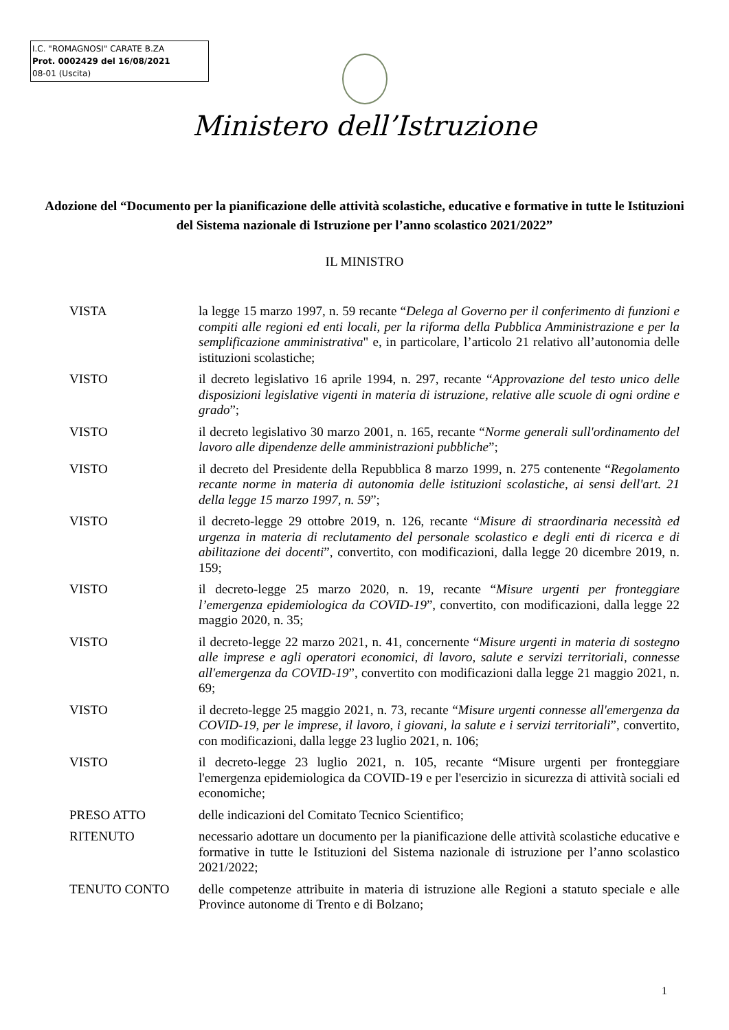I.C. "ROMAGNOSI" CARATE B.ZA
Prot. 0002429 del 16/08/2021
08-01 (Uscita)
Ministero dell’Istruzione
Adozione del “Documento per la pianificazione delle attività scolastiche, educative e formative in tutte le Istituzioni del Sistema nazionale di Istruzione per l’anno scolastico 2021/2022”
IL MINISTRO
VISTA la legge 15 marzo 1997, n. 59 recante “Delega al Governo per il conferimento di funzioni e compiti alle regioni ed enti locali, per la riforma della Pubblica Amministrazione e per la semplificazione amministrativa" e, in particolare, l’articolo 21 relativo all’autonomia delle istituzioni scolastiche;
VISTO il decreto legislativo 16 aprile 1994, n. 297, recante “Approvazione del testo unico delle disposizioni legislative vigenti in materia di istruzione, relative alle scuole di ogni ordine e grado”;
VISTO il decreto legislativo 30 marzo 2001, n. 165, recante “Norme generali sull'ordinamento del lavoro alle dipendenze delle amministrazioni pubbliche”;
VISTO il decreto del Presidente della Repubblica 8 marzo 1999, n. 275 contenente “Regolamento recante norme in materia di autonomia delle istituzioni scolastiche, ai sensi dell'art. 21 della legge 15 marzo 1997, n. 59”;
VISTO il decreto-legge 29 ottobre 2019, n. 126, recante “Misure di straordinaria necessità ed urgenza in materia di reclutamento del personale scolastico e degli enti di ricerca e di abilitazione dei docenti”, convertito, con modificazioni, dalla legge 20 dicembre 2019, n. 159;
VISTO il decreto-legge 25 marzo 2020, n. 19, recante “Misure urgenti per fronteggiare l’emergenza epidemiologica da COVID-19”, convertito, con modificazioni, dalla legge 22 maggio 2020, n. 35;
VISTO il decreto-legge 22 marzo 2021, n. 41, concernente “Misure urgenti in materia di sostegno alle imprese e agli operatori economici, di lavoro, salute e servizi territoriali, connesse all'emergenza da COVID-19”, convertito con modificazioni dalla legge 21 maggio 2021, n. 69;
VISTO il decreto-legge 25 maggio 2021, n. 73, recante “Misure urgenti connesse all'emergenza da COVID-19, per le imprese, il lavoro, i giovani, la salute e i servizi territoriali”, convertito, con modificazioni, dalla legge 23 luglio 2021, n. 106;
VISTO il decreto-legge 23 luglio 2021, n. 105, recante “Misure urgenti per fronteggiare l'emergenza epidemiologica da COVID-19 e per l'esercizio in sicurezza di attività sociali ed economiche;
PRESO ATTO delle indicazioni del Comitato Tecnico Scientifico;
RITENUTO necessario adottare un documento per la pianificazione delle attività scolastiche educative e formative in tutte le Istituzioni del Sistema nazionale di istruzione per l’anno scolastico 2021/2022;
TENUTO CONTO delle competenze attribuite in materia di istruzione alle Regioni a statuto speciale e alle Province autonome di Trento e di Bolzano;
1